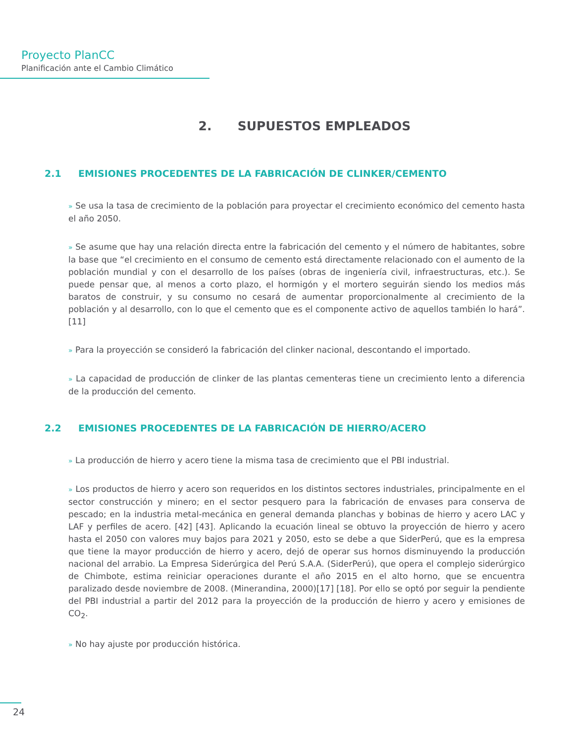Proyecto PlanCC
Planificación ante el Cambio Climático
2. SUPUESTOS EMPLEADOS
2.1 EMISIONES PROCEDENTES DE LA FABRICACIÓN DE CLINKER/CEMENTO
» Se usa la tasa de crecimiento de la población para proyectar el crecimiento económico del cemento hasta el año 2050.
» Se asume que hay una relación directa entre la fabricación del cemento y el número de habitantes, sobre la base que “el crecimiento en el consumo de cemento está directamente relacionado con el aumento de la población mundial y con el desarrollo de los países (obras de ingeniería civil, infraestructuras, etc.). Se puede pensar que, al menos a corto plazo, el hormigón y el mortero seguirán siendo los medios más baratos de construir, y su consumo no cesará de aumentar proporcionalmente al crecimiento de la población y al desarrollo, con lo que el cemento que es el componente activo de aquellos también lo hará”. [11]
» Para la proyección se consideró la fabricación del clinker nacional, descontando el importado.
» La capacidad de producción de clinker de las plantas cementeras tiene un crecimiento lento a diferencia de la producción del cemento.
2.2 EMISIONES PROCEDENTES DE LA FABRICACIÓN DE HIERRO/ACERO
» La producción de hierro y acero tiene la misma tasa de crecimiento que el PBI industrial.
» Los productos de hierro y acero son requeridos en los distintos sectores industriales, principalmente en el sector construcción y minero; en el sector pesquero para la fabricación de envases para conserva de pescado; en la industria metal-mecánica en general demanda planchas y bobinas de hierro y acero LAC y LAF y perfiles de acero. [42] [43]. Aplicando la ecuación lineal se obtuvo la proyección de hierro y acero hasta el 2050 con valores muy bajos para 2021 y 2050, esto se debe a que SiderPerú, que es la empresa que tiene la mayor producción de hierro y acero, dejó de operar sus hornos disminuyendo la producción nacional del arrabio. La Empresa Siderúrgica del Perú S.A.A. (SiderPerú), que opera el complejo siderúrgico de Chimbote, estima reiniciar operaciones durante el año 2015 en el alto horno, que se encuentra paralizado desde noviembre de 2008. (Minerandina, 2000)[17] [18]. Por ello se optó por seguir la pendiente del PBI industrial a partir del 2012 para la proyección de la producción de hierro y acero y emisiones de CO<sub>2</sub>.
» No hay ajuste por producción histórica.
24